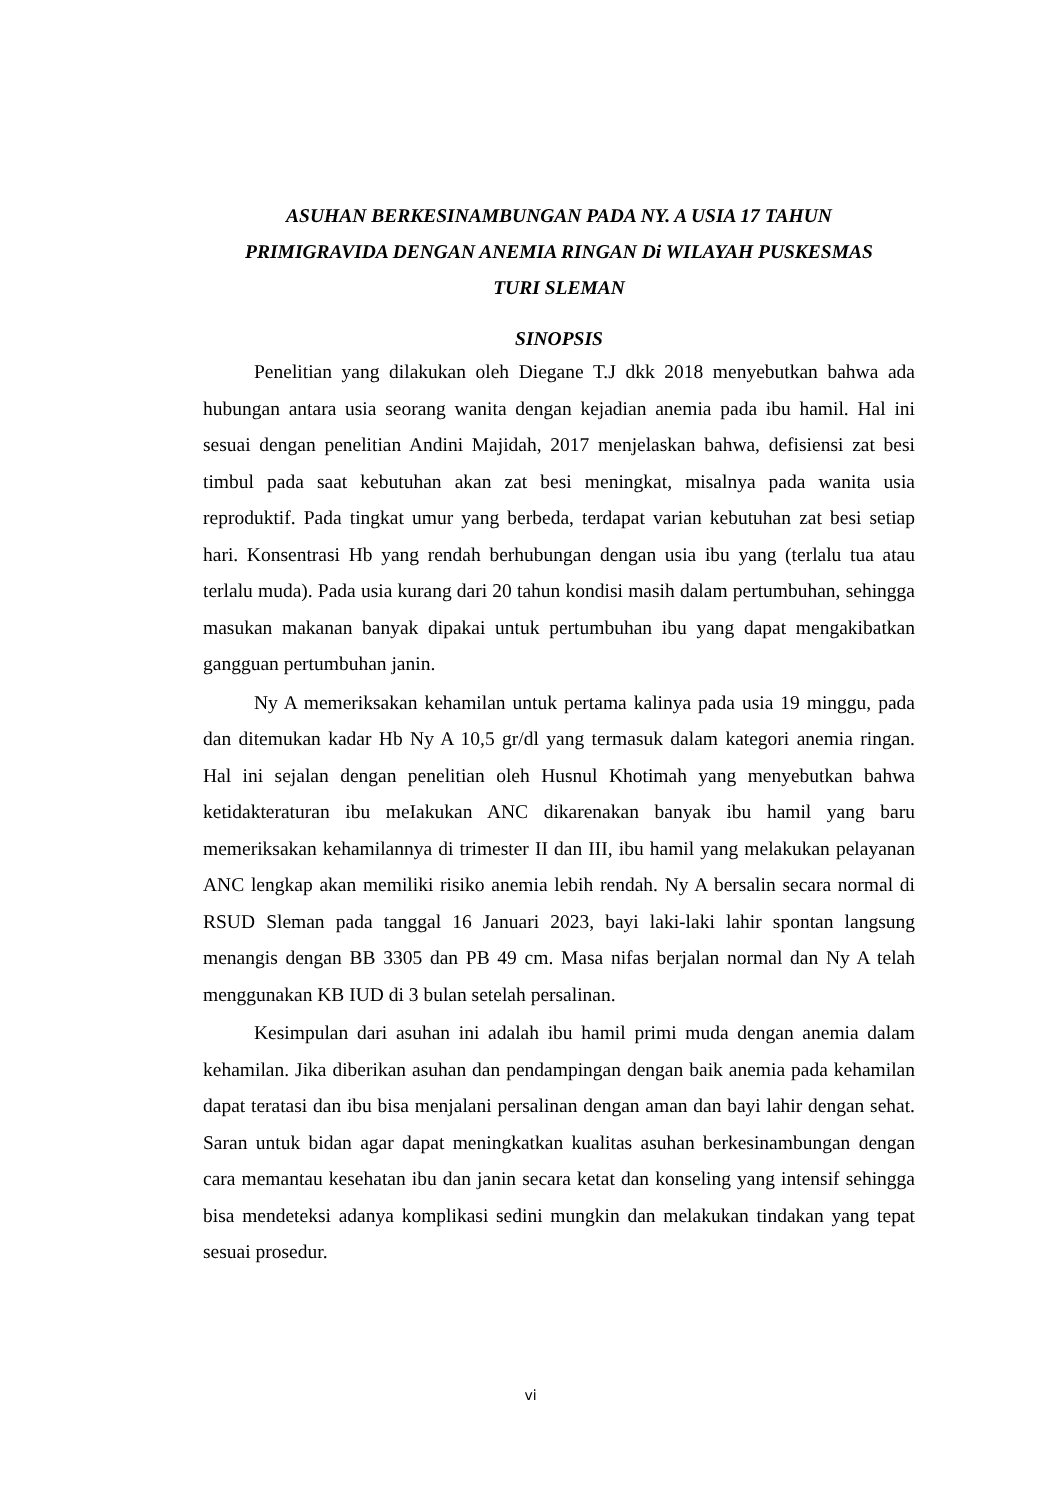ASUHAN BERKESINAMBUNGAN PADA NY. A USIA 17 TAHUN
PRIMIGRAVIDA DENGAN ANEMIA RINGAN Di WILAYAH PUSKESMAS
TURI SLEMAN
SINOPSIS
Penelitian yang dilakukan oleh Diegane T.J dkk 2018 menyebutkan bahwa ada hubungan antara usia seorang wanita dengan kejadian anemia pada ibu hamil. Hal ini sesuai dengan penelitian Andini Majidah, 2017 menjelaskan bahwa, defisiensi zat besi timbul pada saat kebutuhan akan zat besi meningkat, misalnya pada wanita usia reproduktif. Pada tingkat umur yang berbeda, terdapat varian kebutuhan zat besi setiap hari. Konsentrasi Hb yang rendah berhubungan dengan usia ibu yang (terlalu tua atau terlalu muda). Pada usia kurang dari 20 tahun kondisi masih dalam pertumbuhan, sehingga masukan makanan banyak dipakai untuk pertumbuhan ibu yang dapat mengakibatkan gangguan pertumbuhan janin.
Ny A memeriksakan kehamilan untuk pertama kalinya pada usia 19 minggu, pada dan ditemukan kadar Hb Ny A 10,5 gr/dl yang termasuk dalam kategori anemia ringan. Hal ini sejalan dengan penelitian oleh Husnul Khotimah yang menyebutkan bahwa ketidakteraturan ibu meIakukan ANC dikarenakan banyak ibu hamil yang baru memeriksakan kehamilannya di trimester II dan III, ibu hamil yang melakukan pelayanan ANC lengkap akan memiliki risiko anemia lebih rendah. Ny A bersalin secara normal di RSUD Sleman pada tanggal 16 Januari 2023, bayi laki-laki lahir spontan langsung menangis dengan BB 3305 dan PB 49 cm. Masa nifas berjalan normal dan Ny A telah menggunakan KB IUD di 3 bulan setelah persalinan.
Kesimpulan dari asuhan ini adalah ibu hamil primi muda dengan anemia dalam kehamilan. Jika diberikan asuhan dan pendampingan dengan baik anemia pada kehamilan dapat teratasi dan ibu bisa menjalani persalinan dengan aman dan bayi lahir dengan sehat. Saran untuk bidan agar dapat meningkatkan kualitas asuhan berkesinambungan dengan cara memantau kesehatan ibu dan janin secara ketat dan konseling yang intensif sehingga bisa mendeteksi adanya komplikasi sedini mungkin dan melakukan tindakan yang tepat sesuai prosedur.
vi